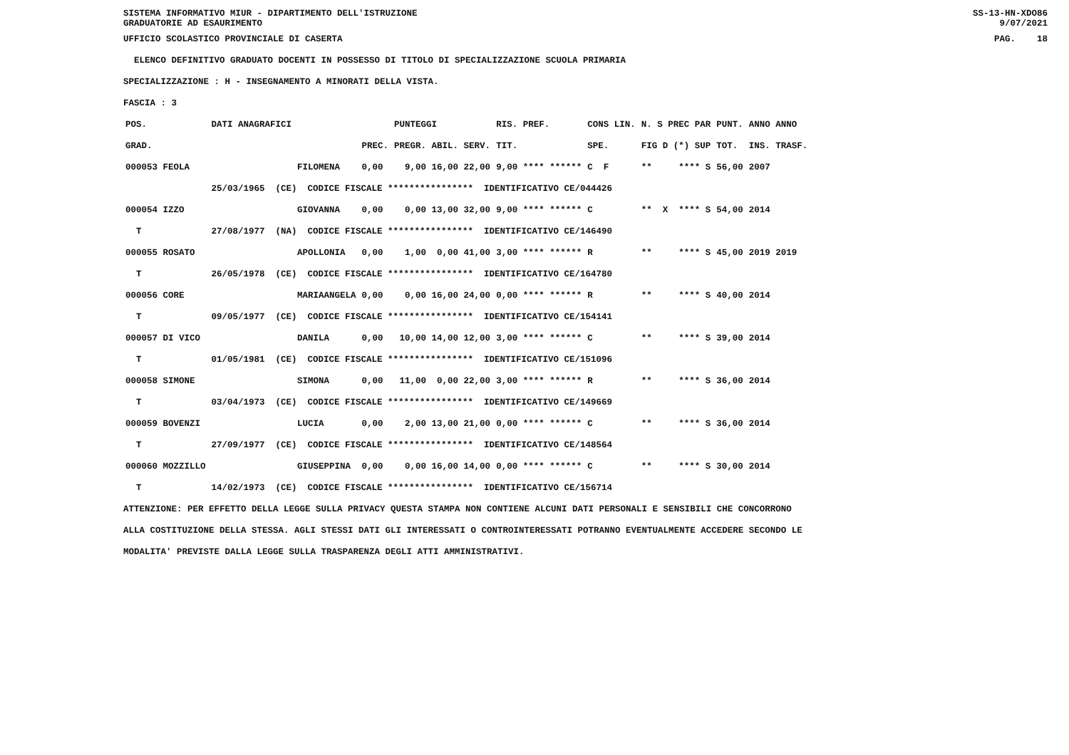SISTEMA INFORMATIVO MIUR - DIPARTIMENTO DELL'ISTRUZIONE
GRADUATORIE AD ESAURIMENTO SS-13-HN-XDO86
9/07/2021
UFFICIO SCOLASTICO PROVINCIALE DI CASERTA PAG. 18
ELENCO DEFINITIVO GRADUATO DOCENTI IN POSSESSO DI TITOLO DI SPECIALIZZAZIONE SCUOLA PRIMARIA
SPECIALIZZAZIONE : H - INSEGNAMENTO A MINORATI DELLA VISTA.
FASCIA : 3
| POS. | DATI ANAGRAFICI | | | PUNTEGGI | RIS. PREF. | CONS LIN. | N. S PREC PAR | PUNT. | ANNO ANNO |
| --- | --- | --- | --- | --- | --- | --- | --- | --- | --- |
| GRAD. | | | PREC. | PREGR. ABIL. SERV. | TIT. | SPE. | FIG D (*) SUP | TOT. | INS. TRASF. |
| 000053 FEOLA | | FILOMENA | 0,00 | 9,00 16,00 22,00 | 9,00 **** ****** | C F | ** **** S | 56,00 | 2007 |
| | 25/03/1965 (CE) CODICE FISCALE **************** IDENTIFICATIVO CE/044426 | | | | | | | | |
| 000054 IZZO | | GIOVANNA | 0,00 | 0,00 13,00 32,00 | 9,00 **** ****** | C | ** X **** S | 54,00 | 2014 |
| T | 27/08/1977 (NA) CODICE FISCALE **************** IDENTIFICATIVO CE/146490 | | | | | | | | |
| 000055 ROSATO | | APOLLONIA | 0,00 | 1,00 0,00 41,00 | 3,00 **** ****** | R | ** **** S | 45,00 | 2019 2019 |
| T | 26/05/1978 (CE) CODICE FISCALE **************** IDENTIFICATIVO CE/164780 | | | | | | | | |
| 000056 CORE | | MARIAANGELA | 0,00 | 0,00 16,00 24,00 | 0,00 **** ****** | R | ** **** S | 40,00 | 2014 |
| T | 09/05/1977 (CE) CODICE FISCALE **************** IDENTIFICATIVO CE/154141 | | | | | | | | |
| 000057 DI VICO | | DANILA | 0,00 | 10,00 14,00 12,00 | 3,00 **** ****** | C | ** **** S | 39,00 | 2014 |
| T | 01/05/1981 (CE) CODICE FISCALE **************** IDENTIFICATIVO CE/151096 | | | | | | | | |
| 000058 SIMONE | | SIMONA | 0,00 | 11,00 0,00 22,00 | 3,00 **** ****** | R | ** **** S | 36,00 | 2014 |
| T | 03/04/1973 (CE) CODICE FISCALE **************** IDENTIFICATIVO CE/149669 | | | | | | | | |
| 000059 BOVENZI | | LUCIA | 0,00 | 2,00 13,00 21,00 | 0,00 **** ****** | C | ** **** S | 36,00 | 2014 |
| T | 27/09/1977 (CE) CODICE FISCALE **************** IDENTIFICATIVO CE/148564 | | | | | | | | |
| 000060 MOZZILLO | | GIUSEPPINA | 0,00 | 0,00 16,00 14,00 | 0,00 **** ****** | C | ** **** S | 30,00 | 2014 |
| T | 14/02/1973 (CE) CODICE FISCALE **************** IDENTIFICATIVO CE/156714 | | | | | | | | |
ATTENZIONE: PER EFFETTO DELLA LEGGE SULLA PRIVACY QUESTA STAMPA NON CONTIENE ALCUNI DATI PERSONALI E SENSIBILI CHE CONCORRONO
ALLA COSTITUZIONE DELLA STESSA. AGLI STESSI DATI GLI INTERESSATI O CONTROINTERESSATI POTRANNO EVENTUALMENTE ACCEDERE SECONDO LE
MODALITA' PREVISTE DALLA LEGGE SULLA TRASPARENZA DEGLI ATTI AMMINISTRATIVI.